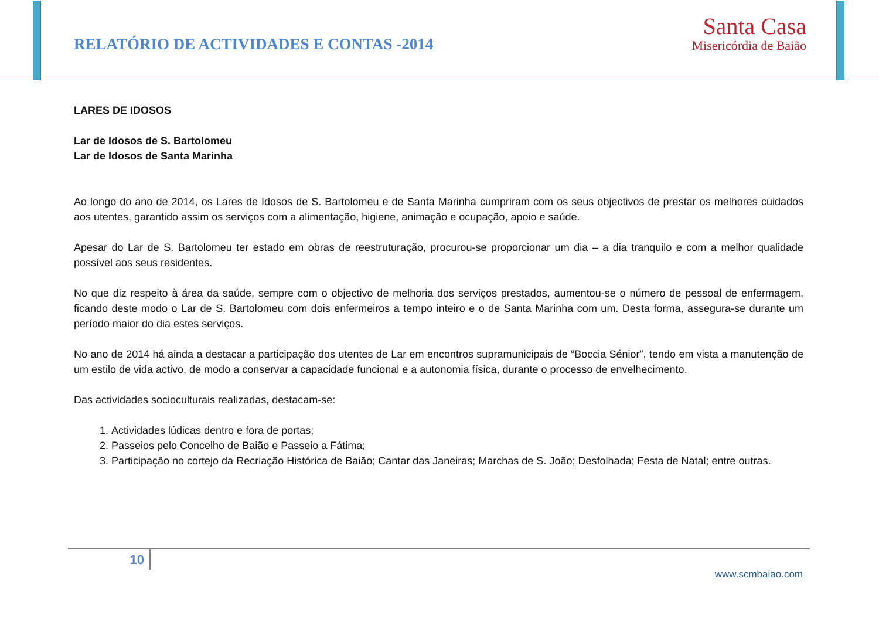RELATÓRIO DE ACTIVIDADES E CONTAS -2014
Santa Casa
Misericórdia de Baião
LARES DE IDOSOS
Lar de Idosos de S. Bartolomeu
Lar de Idosos de Santa Marinha
Ao longo do ano de 2014, os Lares de Idosos de S. Bartolomeu e de Santa Marinha cumpriram com os seus objectivos de prestar os melhores cuidados aos utentes, garantido assim os serviços com a alimentação, higiene, animação e ocupação, apoio e saúde.
Apesar do Lar de S. Bartolomeu ter estado em obras de reestruturação, procurou-se proporcionar um dia – a dia tranquilo e com a melhor qualidade possível aos seus residentes.
No que diz respeito à área da saúde, sempre com o objectivo de melhoria dos serviços prestados, aumentou-se o número de pessoal de enfermagem, ficando deste modo o Lar de S. Bartolomeu com dois enfermeiros a tempo inteiro e o de Santa Marinha com um. Desta forma, assegura-se durante um período maior do dia estes serviços.
No ano de 2014 há ainda a destacar a participação dos utentes de Lar em encontros supramunicipais de “Boccia Sénior”, tendo em vista a manutenção de um estilo de vida activo, de modo a conservar a capacidade funcional e a autonomia física, durante o processo de envelhecimento.
Das actividades socioculturais realizadas, destacam-se:
1. Actividades lúdicas dentro e fora de portas;
2. Passeios pelo Concelho de Baião e Passeio a Fátima;
3. Participação no cortejo da Recriação Histórica de Baião; Cantar das Janeiras; Marchas de S. João; Desfolhada; Festa de Natal; entre outras.
10
www.scmbaiao.com